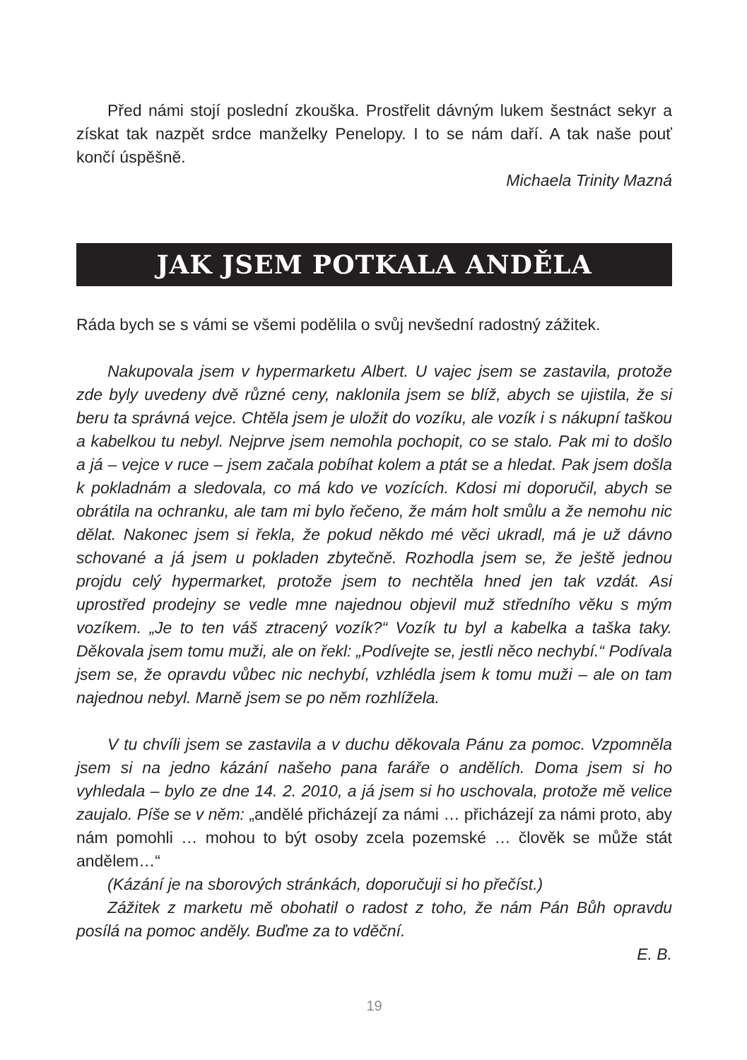Před námi stojí poslední zkouška. Prostřelit dávným lukem šestnáct sekyr a získat tak nazpět srdce manželky Penelopy. I to se nám daří. A tak naše pouť končí úspěšně.
Michaela Trinity Mazná
JAK JSEM POTKALA ANDĚLA
Ráda bych se s vámi se všemi podělila o svůj nevšední radostný zážitek.
Nakupovala jsem v hypermarketu Albert. U vajec jsem se zastavila, protože zde byly uvedeny dvě různé ceny, naklonila jsem se blíž, abych se ujistila, že si beru ta správná vejce. Chtěla jsem je uložit do vozíku, ale vozík i s nákupní taškou a kabelkou tu nebyl. Nejprve jsem nemohla pochopit, co se stalo. Pak mi to došlo a já – vejce v ruce – jsem začala pobíhat kolem a ptát se a hledat. Pak jsem došla k pokladnám a sledovala, co má kdo ve vozících. Kdosi mi doporučil, abych se obrátila na ochranku, ale tam mi bylo řečeno, že mám holt smůlu a že nemohu nic dělat. Nakonec jsem si řekla, že pokud někdo mé věci ukradl, má je už dávno schované a já jsem u pokladen zbytečně. Rozhodla jsem se, že ještě jednou projdu celý hypermarket, protože jsem to nechtěla hned jen tak vzdát. Asi uprostřed prodejny se vedle mne najednou objevil muž středního věku s mým vozíkem. „Je to ten váš ztracený vozík?“ Vozík tu byl a kabelka a taška taky. Děkovala jsem tomu muži, ale on řekl: „Podívejte se, jestli něco nechybí.“ Podívala jsem se, že opravdu vůbec nic nechybí, vzhlédla jsem k tomu muži – ale on tam najednou nebyl. Marně jsem se po něm rozhlížela.
V tu chvíli jsem se zastavila a v duchu děkovala Pánu za pomoc. Vzpomněla jsem si na jedno kázání našeho pana faráře o andělích. Doma jsem si ho vyhledala – bylo ze dne 14. 2. 2010, a já jsem si ho uschovala, protože mě velice zaujalo. Píše se v něm: „andělé přicházejí za námi … přicházejí za námi proto, aby nám pomohli … mohou to být osoby zcela pozemské … člověk se může stát andělem…“
(Kázání je na sborových stránkách, doporučuji si ho přečíst.)
Zážitek z marketu mě obohatil o radost z toho, že nám Pán Bůh opravdu posílá na pomoc anděly. Buďme za to vděční.
E. B.
19